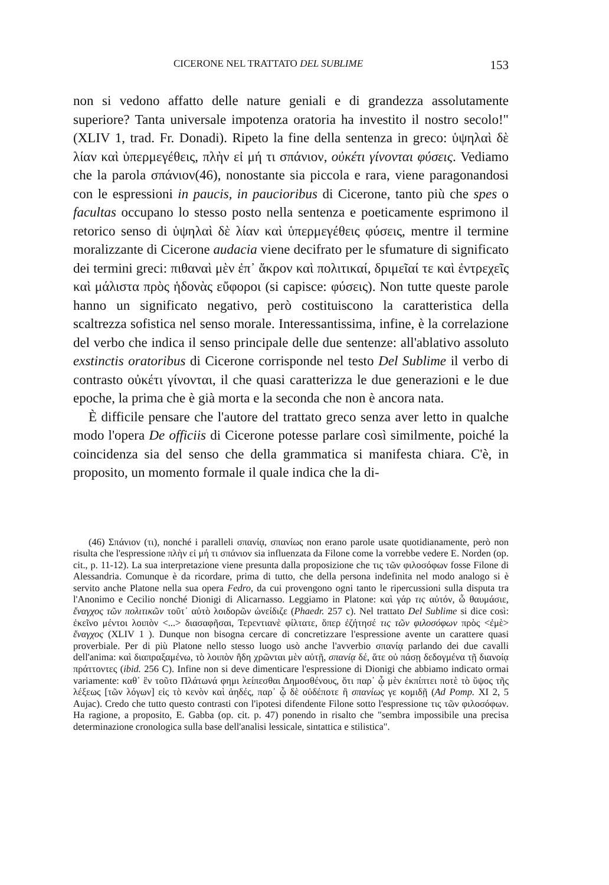CICERONE NEL TRATTATO DEL SUBLIME 153
non si vedono affatto delle nature geniali e di grandezza assolutamente superiore? Tanta universale impotenza oratoria ha investito il nostro secolo!" (XLIV 1, trad. Fr. Donadi). Ripeto la fine della sentenza in greco: ὑψηλαὶ δὲ λίαν καὶ ὑπερμεγέθεις, πλὴν εἰ μή τι σπάνιον, οὐκέτι γίνονται φύσεις. Vediamo che la parola σπάνιον(46), nonostante sia piccola e rara, viene paragonandosi con le espressioni in paucis, in paucioribus di Cicerone, tanto più che spes o facultas occupano lo stesso posto nella sentenza e poeticamente esprimono il retorico senso di ὑψηλαὶ δὲ λίαν καὶ ὑπερμεγέθεις φύσεις, mentre il termine moralizzante di Cicerone audacia viene decifrato per le sfumature di significato dei termini greci: πιθαναὶ μὲν ἐπ᾽ ἄκρον καὶ πολιτικαί, δριμεῖαί τε καὶ ἐντρεχεῖς καὶ μάλιστα πρὸς ἡδονὰς εὔφοροι (si capisce: φύσεις). Non tutte queste parole hanno un significato negativo, però costituiscono la caratteristica della scaltrezza sofistica nel senso morale. Interessantissima, infine, è la correlazione del verbo che indica il senso principale delle due sentenze: all'ablativo assoluto exstinctis oratoribus di Cicerone corrisponde nel testo Del Sublime il verbo di contrasto οὐκέτι γίνονται, il che quasi caratterizza le due generazioni e le due epoche, la prima che è già morta e la seconda che non è ancora nata.
È difficile pensare che l'autore del trattato greco senza aver letto in qualche modo l'opera De officiis di Cicerone potesse parlare così similmente, poiché la coincidenza sia del senso che della grammatica si manifesta chiara. C'è, in proposito, un momento formale il quale indica che la di-
(46) Σπάνιον (τι), nonché i paralleli σπανίᾳ, σπανίως non erano parole usate quotidianamente, però non risulta che l'espressione πλὴν εἰ μή τι σπάνιον sia influenzata da Filone come la vorrebbe vedere E. Norden (op. cit., p. 11-12). La sua interpretazione viene presunta dalla proposizione che τις τῶν φιλοσόφων fosse Filone di Alessandria. Comunque è da ricordare, prima di tutto, che della persona indefinita nel modo analogo si è servito anche Platone nella sua opera Fedro, da cui provengono ogni tanto le ripercussioni sulla disputa tra l'Anonimo e Cecilio nonché Dionigi di Alicarnasso. Leggiamo in Platone: καὶ γάρ τις αὐτόν, ὦ θαυμάσιε, ἔναγχος τῶν πολιτικῶν τοῦτ᾽ αὐτὸ λοιδορῶν ὠνείδιζε (Phaedr. 257 c). Nel trattato Del Sublime si dice così: ἐκεῖνο μέντοι λοιπὸν <...> διασαφῆσαι, Τερεντιανὲ φίλτατε, ὅπερ ἐζήτησέ τις τῶν φιλοσόφων πρὸς <ἐμὲ> ἔναγχος (XLIV 1 ). Dunque non bisogna cercare di concretizzare l'espressione avente un carattere quasi proverbiale. Per di più Platone nello stesso luogo usò anche l'avverbio σπανίᾳ parlando dei due cavalli dell'anima: καὶ διαπραξαμένω, τὸ λοιπὸν ἤδη χρῶνται μὲν αὐτῇ, σπανίᾳ δέ, ἅτε οὐ πάσῃ δεδογμένα τῇ διανοίᾳ πράττοντες (ibid. 256 C). Infine non si deve dimenticare l'espressione di Dionigi che abbiamo indicato ormai variamente: καθ᾽ ἓν τοῦτο Πλάτωνά φημι λείπεσθαι Δημοσθένους, ὅτι παρ᾽ ᾧ μὲν ἐκπίπτει ποτὲ τὸ ὕψος τῆς λέξεως [τῶν λόγων] εἰς τὸ κενὸν καὶ ἀηδές, παρ᾽ ᾧ δὲ οὐδέποτε ἢ σπανίως γε κομιδῇ (Ad Pomp. XI 2, 5 Aujac). Credo che tutto questo contrasti con l'ipotesi difendente Filone sotto l'espressione τις τῶν φιλοσόφων. Ha ragione, a proposito, E. Gabba (op. cit. p. 47) ponendo in risalto che "sembra impossibile una precisa determinazione cronologica sulla base dell'analisi lessicale, sintattica e stilistica".